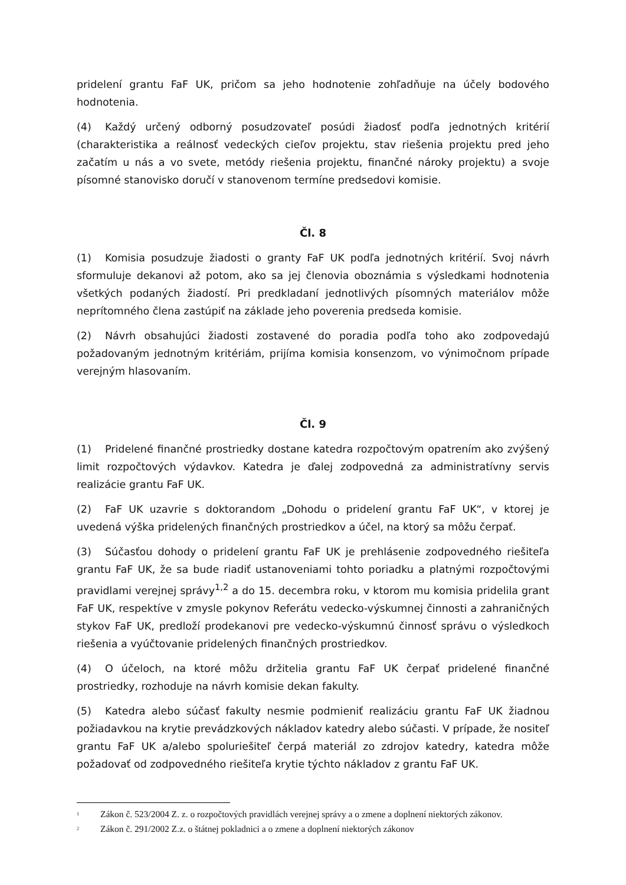pridelení grantu FaF UK, pričom sa jeho hodnotenie zohľadňuje na účely bodového hodnotenia.
(4) Každý určený odborný posudzovateľ posúdi žiadosť podľa jednotných kritérií (charakteristika a reálnosť vedeckých cieľov projektu, stav riešenia projektu pred jeho začatím u nás a vo svete, metódy riešenia projektu, finančné nároky projektu) a svoje písomné stanovisko doručí v stanovenom termíne predsedovi komisie.
Čl. 8
(1) Komisia posudzuje žiadosti o granty FaF UK podľa jednotných kritérií. Svoj návrh sformuluje dekanovi až potom, ako sa jej členovia oboznámia s výsledkami hodnotenia všetkých podaných žiadostí. Pri predkladaní jednotlivých písomných materiálov môže neprítomného člena zastúpiť na základe jeho poverenia predseda komisie.
(2) Návrh obsahujúci žiadosti zostavené do poradia podľa toho ako zodpovedajú požadovaným jednotným kritériám, prijíma komisia konsenzom, vo výnimočnom prípade verejným hlasovaním.
Čl. 9
(1) Pridelené finančné prostriedky dostane katedra rozpočtovým opatrením ako zvýšený limit rozpočtových výdavkov. Katedra je ďalej zodpovedná za administratívny servis realizácie grantu FaF UK.
(2) FaF UK uzavrie s doktorandom „Dohodu o pridelení grantu FaF UK“, v ktorej je uvedená výška pridelených finančných prostriedkov a účel, na ktorý sa môžu čerpať.
(3) Súčasťou dohody o pridelení grantu FaF UK je prehlásenie zodpovedného riešiteľa grantu FaF UK, že sa bude riadiť ustanoveniami tohto poriadku a platnými rozpočtovými pravidlami verejnej správy<sup>1,2</sup> a do 15. decembra roku, v ktorom mu komisia pridelila grant FaF UK, respektíve v zmysle pokynov Referátu vedecko-výskumnej činnosti a zahraničných stykov FaF UK, predloží prodekanovi pre vedecko-výskumnú činnosť správu o výsledkoch riešenia a vyúčtovanie pridelených finančných prostriedkov.
(4) O účeloch, na ktoré môžu držitelia grantu FaF UK čerpať pridelené finančné prostriedky, rozhoduje na návrh komisie dekan fakulty.
(5) Katedra alebo súčasť fakulty nesmie podmieniť realizáciu grantu FaF UK žiadnou požiadavkou na krytie prevádzkových nákladov katedry alebo súčasti. V prípade, že nositeľ grantu FaF UK a/alebo spoluriešiteľ čerpá materiál zo zdrojov katedry, katedra môže požadovať od zodpovedného riešiteľa krytie týchto nákladov z grantu FaF UK.
<sup>1</sup> Zákon č. 523/2004 Z. z. o rozpočtových pravidlách verejnej správy a o zmene a doplnení niektorých zákonov.
<sup>2</sup> Zákon č. 291/2002 Z.z. o štátnej pokladnici a o zmene a doplnení niektorých zákonov